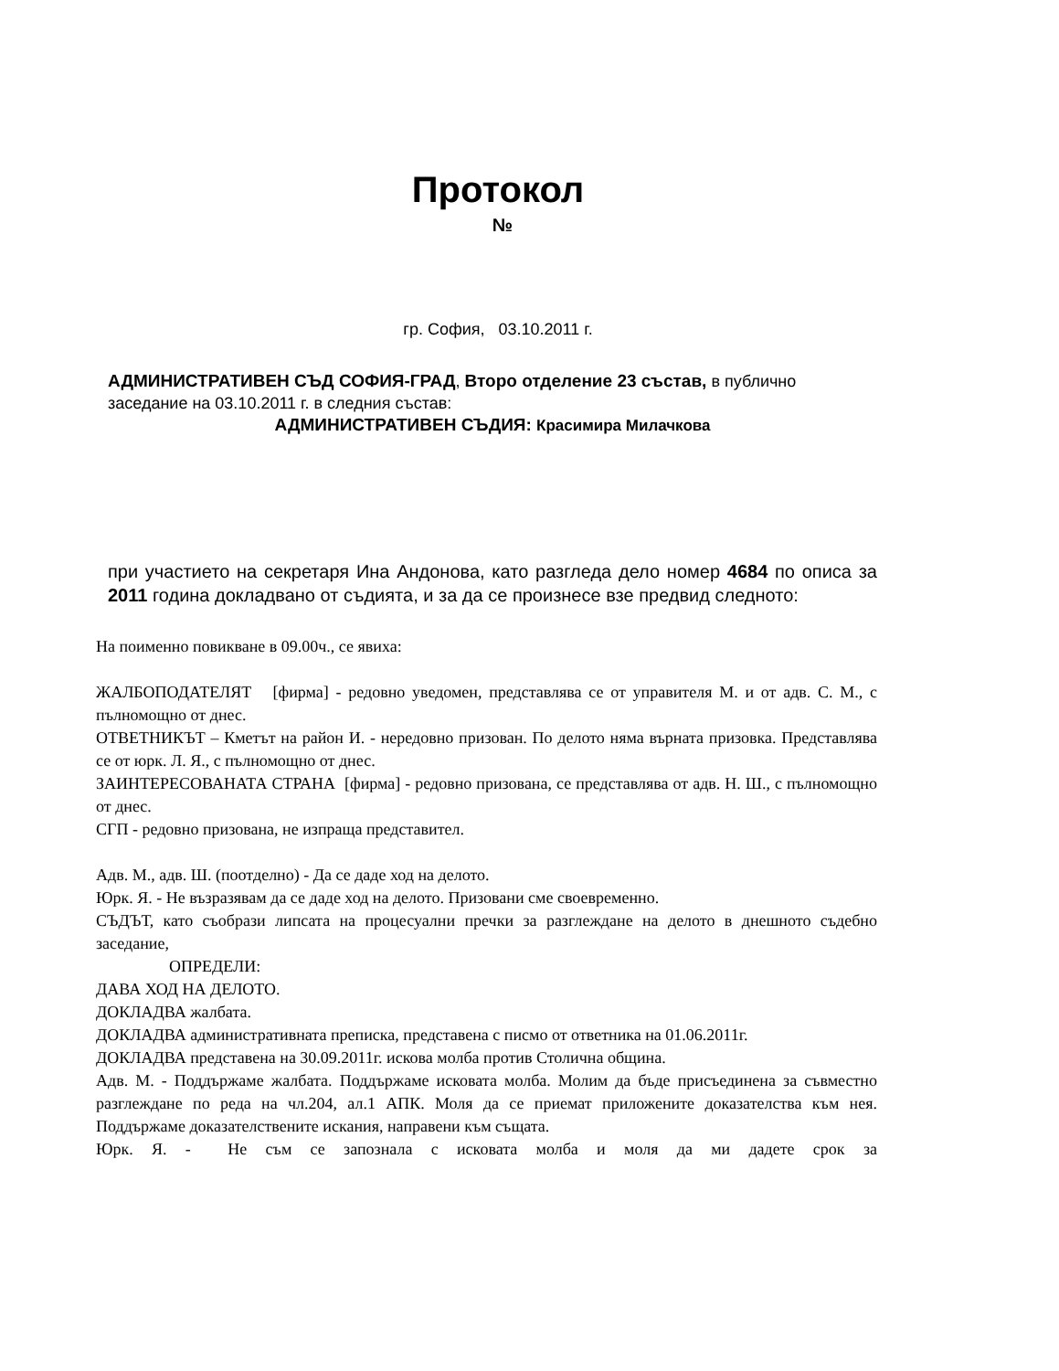Протокол
№
гр. София, 03.10.2011 г.
АДМИНИСТРАТИВЕН СЪД СОФИЯ-ГРАД, Второ отделение 23 състав, в публично заседание на 03.10.2011 г. в следния състав:
АДМИНИСТРАТИВЕН СЪДИЯ: Красимира Милачкова
при участието на секретаря Ина Андонова, като разгледа дело номер 4684 по описа за 2011 година докладвано от съдията, и за да се произнесе взе предвид следното:
На поименно повикване в 09.00ч., се явиха:
ЖАЛБОПОДАТЕЛЯТ [фирма] - редовно уведомен, представлява се от управителя М. и от адв. С. М., с пълномощно от днес.
ОТВЕТНИКЪТ – Кметът на район И. - нередовно призован. По делото няма върната призовка. Представлява се от юрк. Л. Я., с пълномощно от днес.
ЗАИНТЕРЕСОВАНАТА СТРАНА [фирма] - редовно призована, се представлява от адв. Н. Ш., с пълномощно от днес.
СГП - редовно призована, не изпраща представител.
Адв. М., адв. Ш. (поотделно) - Да се даде ход на делото.
Юрк. Я. - Не възразявам да се даде ход на делото. Призовани сме своевременно.
СЪДЪТ, като съобрази липсата на процесуални пречки за разглеждане на делото в днешното съдебно заседание,
ОПРЕДЕЛИ:
ДАВА ХОД НА ДЕЛОТО.
ДОКЛАДВА жалбата.
ДОКЛАДВА административната преписка, представена с писмо от ответника на 01.06.2011г.
ДОКЛАДВА представена на 30.09.2011г. искова молба против Столична община.
Адв. М. - Поддържаме жалбата. Поддържаме исковата молба. Молим да бъде присъединена за съвместно разглеждане по реда на чл.204, ал.1 АПК. Моля да се приемат приложените доказателства към нея. Поддържаме доказателствените искания, направени към същата.
Юрк. Я. - Не съм се запознала с исковата молба и моля да ми дадете срок за